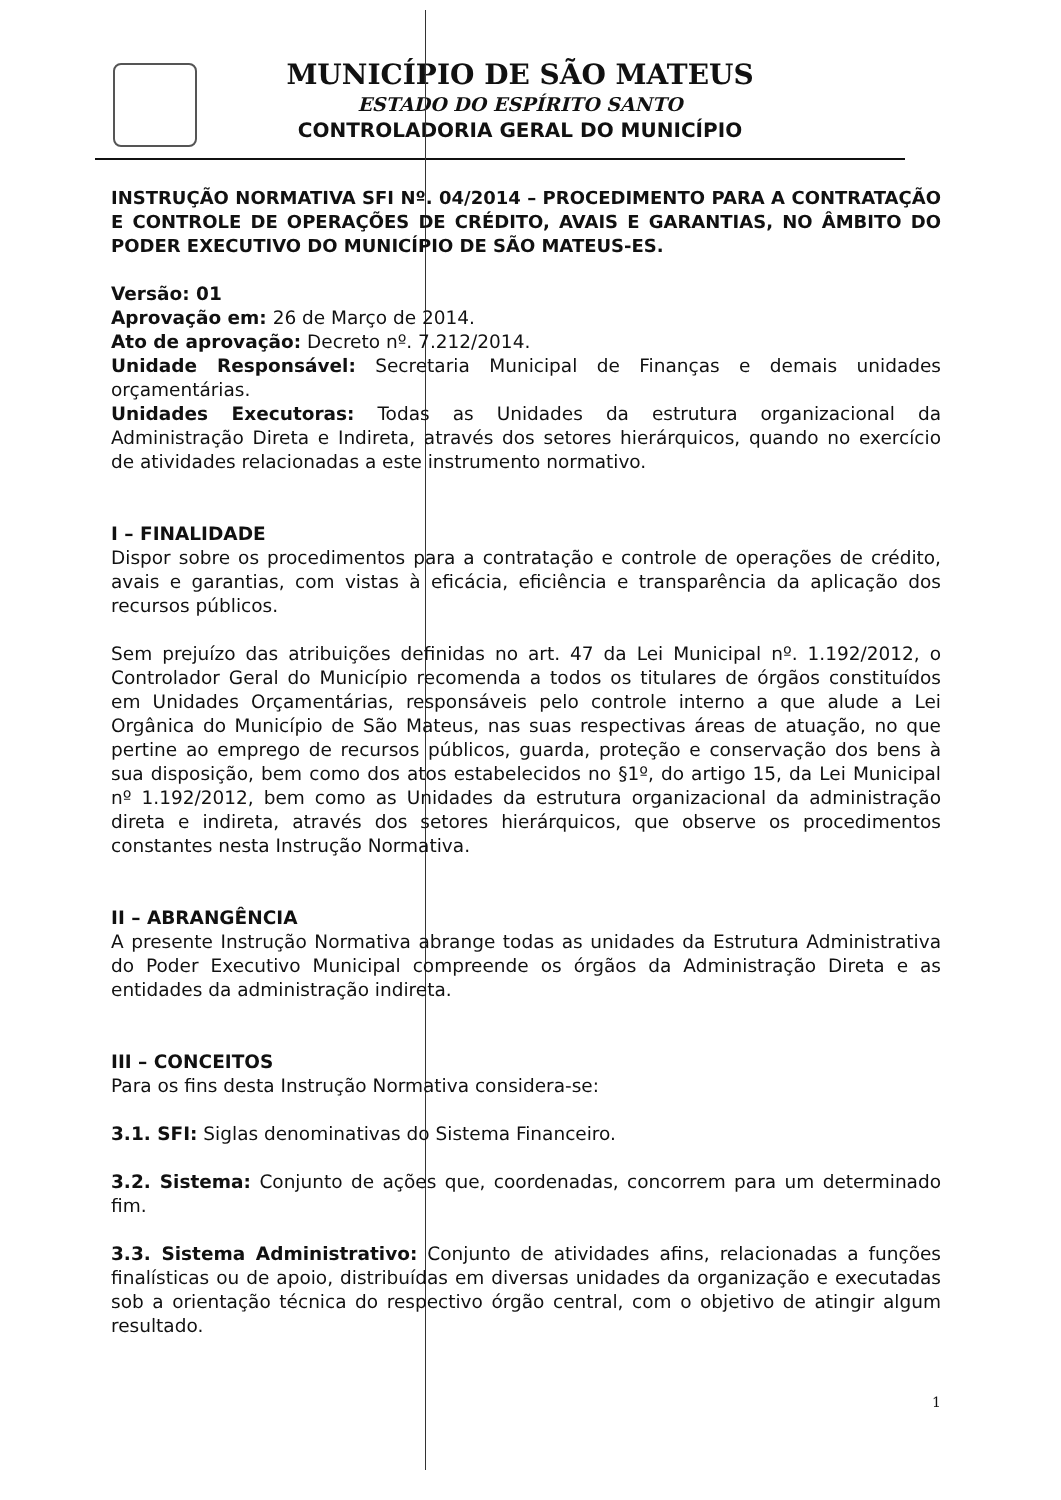MUNICÍPIO DE SÃO MATEUS
ESTADO DO ESPÍRITO SANTO
CONTROLADORIA GERAL DO MUNICÍPIO
INSTRUÇÃO NORMATIVA SFI Nº. 04/2014 – PROCEDIMENTO PARA A CONTRATAÇÃO E CONTROLE DE OPERAÇÕES DE CRÉDITO, AVAIS E GARANTIAS, NO ÂMBITO DO PODER EXECUTIVO DO MUNICÍPIO DE SÃO MATEUS-ES.
Versão: 01
Aprovação em: 26 de Março de 2014.
Ato de aprovação: Decreto nº. 7.212/2014.
Unidade Responsável: Secretaria Municipal de Finanças e demais unidades orçamentárias.
Unidades Executoras: Todas as Unidades da estrutura organizacional da Administração Direta e Indireta, através dos setores hierárquicos, quando no exercício de atividades relacionadas a este instrumento normativo.
I – FINALIDADE
Dispor sobre os procedimentos para a contratação e controle de operações de crédito, avais e garantias, com vistas à eficácia, eficiência e transparência da aplicação dos recursos públicos.
Sem prejuízo das atribuições definidas no art. 47 da Lei Municipal nº. 1.192/2012, o Controlador Geral do Município recomenda a todos os titulares de órgãos constituídos em Unidades Orçamentárias, responsáveis pelo controle interno a que alude a Lei Orgânica do Município de São Mateus, nas suas respectivas áreas de atuação, no que pertine ao emprego de recursos públicos, guarda, proteção e conservação dos bens à sua disposição, bem como dos atos estabelecidos no §1º, do artigo 15, da Lei Municipal nº 1.192/2012, bem como as Unidades da estrutura organizacional da administração direta e indireta, através dos setores hierárquicos, que observe os procedimentos constantes nesta Instrução Normativa.
II – ABRANGÊNCIA
A presente Instrução Normativa abrange todas as unidades da Estrutura Administrativa do Poder Executivo Municipal compreende os órgãos da Administração Direta e as entidades da administração indireta.
III – CONCEITOS
Para os fins desta Instrução Normativa considera-se:
3.1. SFI: Siglas denominativas do Sistema Financeiro.
3.2. Sistema: Conjunto de ações que, coordenadas, concorrem para um determinado fim.
3.3. Sistema Administrativo: Conjunto de atividades afins, relacionadas a funções finalísticas ou de apoio, distribuídas em diversas unidades da organização e executadas sob a orientação técnica do respectivo órgão central, com o objetivo de atingir algum resultado.
1